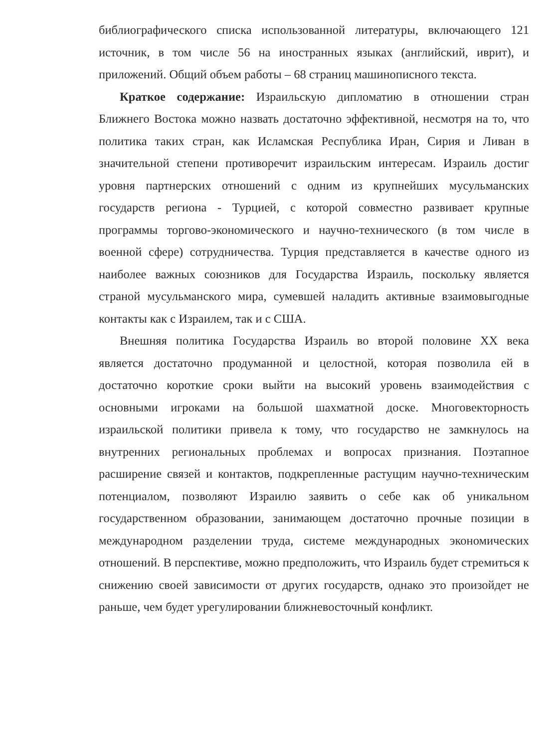библиографического списка использованной литературы, включающего 121 источник, в том числе 56 на иностранных языках (английский, иврит), и приложений. Общий объем работы – 68 страниц машинописного текста.
Краткое содержание: Израильскую дипломатию в отношении стран Ближнего Востока можно назвать достаточно эффективной, несмотря на то, что политика таких стран, как Исламская Республика Иран, Сирия и Ливан в значительной степени противоречит израильским интересам. Израиль достиг уровня партнерских отношений с одним из крупнейших мусульманских государств региона - Турцией, с которой совместно развивает крупные программы торгово-экономического и научно-технического (в том числе в военной сфере) сотрудничества. Турция представляется в качестве одного из наиболее важных союзников для Государства Израиль, поскольку является страной мусульманского мира, сумевшей наладить активные взаимовыгодные контакты как с Израилем, так и с США.
Внешняя политика Государства Израиль во второй половине XX века является достаточно продуманной и целостной, которая позволила ей в достаточно короткие сроки выйти на высокий уровень взаимодействия с основными игроками на большой шахматной доске. Многовекторность израильской политики привела к тому, что государство не замкнулось на внутренних региональных проблемах и вопросах признания. Поэтапное расширение связей и контактов, подкрепленные растущим научно-техническим потенциалом, позволяют Израилю заявить о себе как об уникальном государственном образовании, занимающем достаточно прочные позиции в международном разделении труда, системе международных экономических отношений. В перспективе, можно предположить, что Израиль будет стремиться к снижению своей зависимости от других государств, однако это произойдет не раньше, чем будет урегулировании ближневосточный конфликт.